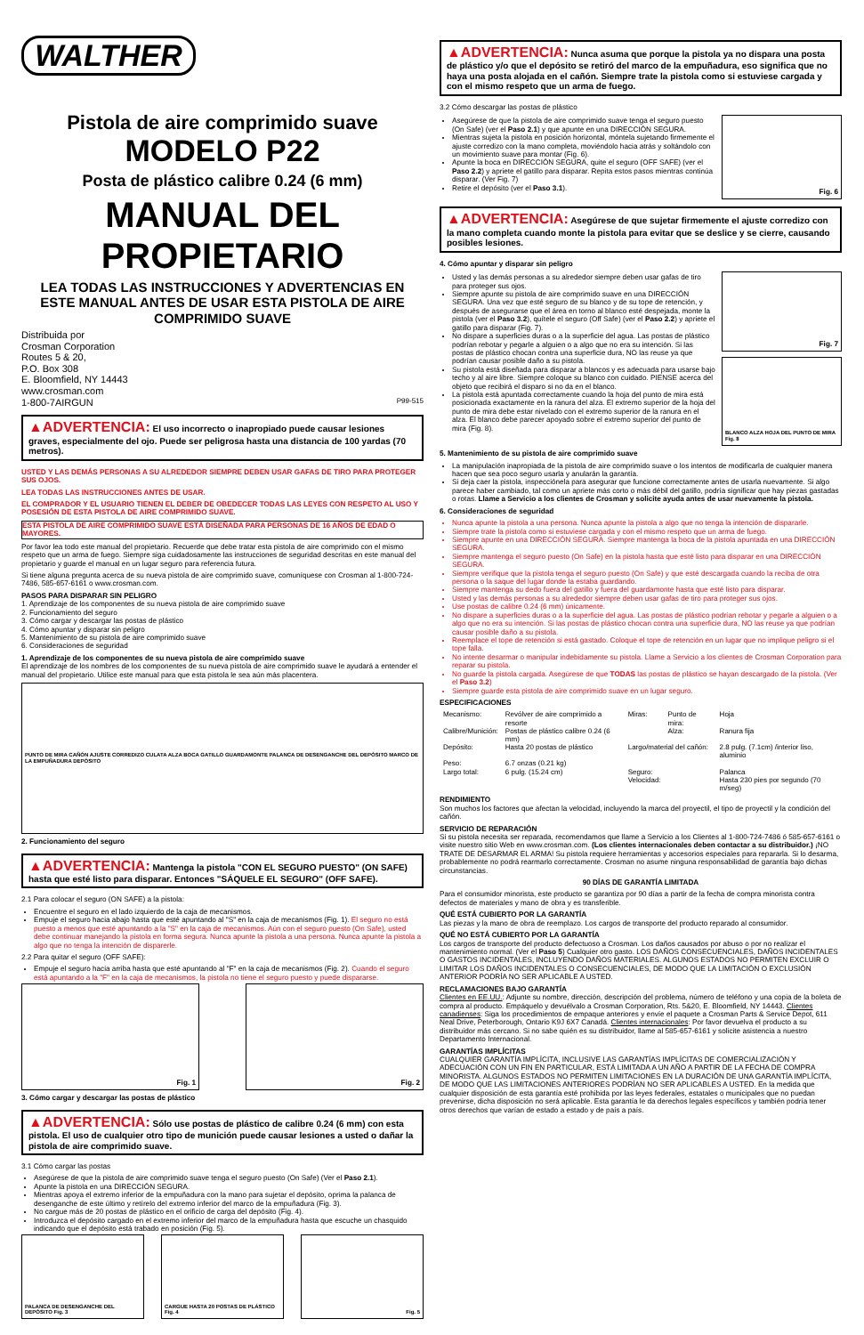WALTHER
Pistola de aire comprimido suave
MODELO P22
Posta de plástico calibre 0.24 (6 mm)
MANUAL DEL PROPIETARIO
LEA TODAS LAS INSTRUCCIONES Y ADVERTENCIAS EN ESTE MANUAL ANTES DE USAR ESTA PISTOLA DE AIRE COMPRIMIDO SUAVE
Distribuida por
Crosman Corporation
Routes 5 & 20,
P.O. Box 308
E. Bloomfield, NY 14443
www.crosman.com
1-800-7AIRGUN P99-515
▲ADVERTENCIA: El uso incorrecto o inapropiado puede causar lesiones graves, especialmente del ojo. Puede ser peligrosa hasta una distancia de 100 yardas (70 metros).
USTED Y LAS DEMÁS PERSONAS A SU ALREDEDOR SIEMPRE DEBEN USAR GAFAS DE TIRO PARA PROTEGER SUS OJOS.
LEA TODAS LAS INSTRUCCIONES ANTES DE USAR.
EL COMPRADOR Y EL USUARIO TIENEN EL DEBER DE OBEDECER TODAS LAS LEYES CON RESPETO AL USO Y POSESIÓN DE ESTA PISTOLA DE AIRE COMPRIMIDO SUAVE.
ESTA PISTOLA DE AIRE COMPRIMIDO SUAVE ESTÁ DISEÑADA PARA PERSONAS DE 16 AÑOS DE EDAD O MAYORES.
Por favor lea todo este manual del propietario. Recuerde que debe tratar esta pistola de aire comprimido con el mismo respeto que un arma de fuego. Siempre siga cuidadosamente las instrucciones de seguridad descritas en este manual del propietario y guarde el manual en un lugar seguro para referencia futura.
Si tiene alguna pregunta acerca de su nueva pistola de aire comprimido suave, comuníquese con Crosman al 1-800-724-7486, 585-657-6161 o www.crosman.com.
PASOS PARA DISPARAR SIN PELIGRO
1. Aprendizaje de los componentes de su nueva pistola de aire comprimido suave
2. Funcionamiento del seguro
3. Cómo cargar y descargar las postas de plástico
4. Cómo apuntar y disparar sin peligro
5. Mantenimiento de su pistola de aire comprimido suave
6. Consideraciones de seguridad
1. Aprendizaje de los componentes de su nueva pistola de aire comprimido suave
El aprendizaje de los nombres de los componentes de su nueva pistola de aire comprimido suave le ayudará a entender el manual del propietario. Utilice este manual para que esta pistola le sea aún más placentera.
PUNTO DE MIRA CAÑÓN AJUSTE CORREDIZO CULATA ALZA BOCA GATILLO GUARDAMONTE PALANCA DE DESENGANCHE DEL DEPÓSITO MARCO DE LA EMPUÑADURA DEPÓSITO
2. Funcionamiento del seguro
▲ADVERTENCIA: Mantenga la pistola "CON EL SEGURO PUESTO" (ON SAFE) hasta que esté listo para disparar. Entonces "SÁQUELE EL SEGURO" (OFF SAFE).
2.1 Para colocar el seguro (ON SAFE) a la pistola:
Encuentre el seguro en el lado izquierdo de la caja de mecanismos.
Empuje el seguro hacia abajo hasta que esté apuntando al "S" en la caja de mecanismos (Fig. 1). El seguro no está puesto a menos que esté apuntando a la "S" en la caja de mecanismos. Aún con el seguro puesto (On Safe), usted debe continuar manejando la pistola en forma segura. Nunca apunte la pistola a una persona. Nunca apunte la pistola a algo que no tenga la intención de disparerle.
2.2 Para quitar el seguro (OFF SAFE):
Empuje el seguro hacia arriba hasta que esté apuntando al "F" en la caja de mecanismos (Fig. 2). Cuando el seguro está apuntando a la "F" en la caja de mecanismos, la pistola no tiene el seguro puesto y puede dispararse.
Fig. 1 Fig. 2
3. Cómo cargar y descargar las postas de plástico
▲ADVERTENCIA: Sólo use postas de plástico de calibre 0.24 (6 mm) con esta pistola. El uso de cualquier otro tipo de munición puede causar lesiones a usted o dañar la pistola de aire comprimido suave.
3.1 Cómo cargar las postas
Asegúrese de que la pistola de aire comprimido suave tenga el seguro puesto (On Safe) (Ver el Paso 2.1).
Apunte la pistola en una DIRECCIÓN SEGURA.
Mientras apoya el extremo inferior de la empuñadura con la mano para sujetar el depósito, oprima la palanca de desenganche de este último y retírelo del extremo inferior del marco de la empuñadura (Fig. 3).
No cargue más de 20 postas de plástico en el orificio de carga del depósito (Fig. 4).
Introduzca el depósito cargado en el extremo inferior del marco de la empuñadura hasta que escuche un chasquido indicando que el depósito está trabado en posición (Fig. 5).
PALANCA DE DESENGANCHE DEL DEPÓSITO Fig. 3
CARGUE HASTA 20 POSTAS DE PLÁSTICO Fig. 4
Fig. 5
▲ADVERTENCIA: Nunca asuma que porque la pistola ya no dispara una posta de plástico y/o que el depósito se retiró del marco de la empuñadura, eso significa que no haya una posta alojada en el cañón. Siempre trate la pistola como si estuviese cargada y con el mismo respeto que un arma de fuego.
3.2 Cómo descargar las postas de plástico
Asegúrese de que la pistola de aire comprimido suave tenga el seguro puesto (On Safe) (ver el Paso 2.1) y que apunte en una DIRECCIÓN SEGURA.
Mientras sujeta la pistola en posición horizontal, móntela sujetando firmemente el ajuste corredizo con la mano completa, moviéndolo hacia atrás y soltándolo con un movimiento suave para montar (Fig. 6).
Apunte la boca en DIRECCIÓN SEGURA, quite el seguro (OFF SAFE) (ver el Paso 2.2) y apriete el gatillo para disparar. Repita estos pasos mientras continúa disparar. (Ver Fig. 7)
Retire el depósito (ver el Paso 3.1).
Fig. 6
▲ADVERTENCIA: Asegúrese de que sujetar firmemente el ajuste corredizo con la mano completa cuando monte la pistola para evitar que se deslice y se cierre, causando posibles lesiones.
4. Cómo apuntar y disparar sin peligro
Usted y las demás personas a su alrededor siempre deben usar gafas de tiro para proteger sus ojos.
Siempre apunte su pistola de aire comprimido suave en una DIRECCIÓN SEGURA. Una vez que esté seguro de su blanco y de su tope de retención, y después de asegurarse que el área en torno al blanco esté despejada, monte la pistola (ver el Paso 3.2), quítele el seguro (Off Safe) (ver el Paso 2.2) y apriete el gatillo para disparar (Fig. 7).
No dispare a superficies duras o a la superficie del agua. Las postas de plástico podrían rebotar y pegarle a alguien o a algo que no era su intención. Si las postas de plástico chocan contra una superficie dura, NO las reuse ya que podrían causar posible daño a su pistola.
Su pistola está diseñada para disparar a blancos y es adecuada para usarse bajo techo y al aire libre. Siempre coloque su blanco con cuidado. PIENSE acerca del objeto que recibirá el disparo si no da en el blanco.
La pistola está apuntada correctamente cuando la hoja del punto de mira está posicionada exactamente en la ranura del alza. El extremo superior de la hoja del punto de mira debe estar nivelado con el extremo superior de la ranura en el alza. El blanco debe parecer apoyado sobre el extremo superior del punto de mira (Fig. 8).
Fig. 7
BLANCO ALZA HOJA DEL PUNTO DE MIRA Fig. 8
5. Mantenimiento de su pistola de aire comprimido suave
La manipulación inapropiada de la pistola de aire comprimido suave o los intentos de modificarla de cualquier manera hacen que sea poco seguro usarla y anularán la garantía.
Si deja caer la pistola, inspecciónela para asegurar que funcione correctamente antes de usarla nuevamente. Si algo parece haber cambiado, tal como un apriete más corto o más débil del gatillo, podría significar que hay piezas gastadas o rotas. Llame a Servicio a los clientes de Crosman y solicite ayuda antes de usar nuevamente la pistola.
6. Consideraciones de seguridad
Nunca apunte la pistola a una persona. Nunca apunte la pistola a algo que no tenga la intención de dispararle.
Siempre trate la pistola como si estuviese cargada y con el mismo respeto que un arma de fuego.
Siempre apunte en una DIRECCIÓN SEGURA. Siempre mantenga la boca de la pistola apuntada en una DIRECCIÓN SEGURA.
Siempre mantenga el seguro puesto (On Safe) en la pistola hasta que esté listo para disparar en una DIRECCIÓN SEGURA.
Siempre verifique que la pistola tenga el seguro puesto (On Safe) y que esté descargada cuando la reciba de otra persona o la saque del lugar donde la estaba guardando.
Siempre mantenga su dedo fuera del gatillo y fuera del guardamonte hasta que esté listo para disparar.
Usted y las demás personas a su alrededor siempre deben usar gafas de tiro para proteger sus ojos.
Use postas de calibre 0.24 (6 mm) únicamente.
No dispare a superficies duras o a la superficie del agua. Las postas de plástico podrían rebotar y pegarle a alguien o a algo que no era su intención. Si las postas de plástico chocan contra una superficie dura, NO las reuse ya que podrían causar posible daño a su pistola.
Reemplace el tope de retención si está gastado. Coloque el tope de retención en un lugar que no implique peligro si el tope falla.
No intente desarmar o manipular indebidamente su pistola. Llame a Servicio a los clientes de Crosman Corporation para reparar su pistola.
No guarde la pistola cargada. Asegúrese de que TODAS las postas de plástico se hayan descargado de la pistola. (Ver el Paso 3.2)
Siempre guarde esta pistola de aire comprimido suave en un lugar seguro.
ESPECIFICACIONES
| Mecanismo: | Revólver de aire comprimido a resorte | Miras: | Punto de mira: | Hoja |
| Calibre/Munición: | Postas de plástico calibre 0.24 (6 mm) | | Alza: | Ranura fija |
| Depósito: | Hasta 20 postas de plástico | Largo/material del cañón: | | 2.8 pulg. (7.1cm) /interior liso, aluminio |
| Peso: | 6.7 onzas (0.21 kg) | | | |
| Largo total: | 6 pulg. (15.24 cm) | Seguro: | | Palanca |
| | | Velocidad: | | Hasta 230 pies por segundo (70 m/seg) |
RENDIMIENTO
Son muchos los factores que afectan la velocidad, incluyendo la marca del proyectil, el tipo de proyectil y la condición del cañón.
SERVICIO DE REPARACIÓN
Si su pistola necesita ser reparada, recomendamos que llame a Servicio a los Clientes al 1-800-724-7486 ó 585-657-6161 o visite nuestro sitio Web en www.crosman.com. (Los clientes internacionales deben contactar a su distribuidor.) ¡NO TRATE DE DESARMAR EL ARMA! Su pistola requiere herramientas y accesorios especiales para repararla. Si lo desarma, probablemente no podrá rearmarlo correctamente. Crosman no asume ninguna responsabilidad de garantía bajo dichas circunstancias.
90 DÍAS DE GARANTÍA LIMITADA
Para el consumidor minorista, este producto se garantiza por 90 días a partir de la fecha de compra minorista contra defectos de materiales y mano de obra y es transferible.
QUÉ ESTÁ CUBIERTO POR LA GARANTÍA
Las piezas y la mano de obra de reemplazo. Los cargos de transporte del producto reparado al consumidor.
QUÉ NO ESTÁ CUBIERTO POR LA GARANTÍA
Los cargos de transporte del producto defectuoso a Crosman. Los daños causados por abuso o por no realizar el mantenimiento normal. (Ver el Paso 5) Cualquier otro gasto. LOS DAÑOS CONSECUENCIALES, DAÑOS INCIDENTALES O GASTOS INCIDENTALES, INCLUYENDO DAÑOS MATERIALES. ALGUNOS ESTADOS NO PERMITEN EXCLUIR O LIMITAR LOS DAÑOS INCIDENTALES O CONSECUENCIALES, DE MODO QUE LA LIMITACIÓN O EXCLUSIÓN ANTERIOR PODRÍA NO SER APLICABLE A USTED.
RECLAMACIONES BAJO GARANTÍA
Clientes en EE.UU.: Adjunte su nombre, dirección, descripción del problema, número de teléfono y una copia de la boleta de compra al producto. Empáquelo y devuélvalo a Crosman Corporation, Rts. 5&20, E. Bloomfield, NY 14443. Clientes canadienses: Siga los procedimientos de empaque anteriores y envíe el paquete a Crosman Parts & Service Depot, 611 Neal Drive, Peterborough, Ontario K9J 6X7 Canadá. Clientes internacionales: Por favor devuelva el producto a su distribuidor más cercano. Si no sabe quién es su distribuidor, llame al 585-657-6161 y solicite asistencia a nuestro Departamento Internacional.
GARANTÍAS IMPLÍCITAS
CUALQUIER GARANTÍA IMPLÍCITA, INCLUSIVE LAS GARANTÍAS IMPLÍCITAS DE COMERCIALIZACIÓN Y ADECUACIÓN CON UN FIN EN PARTICULAR, ESTÁ LIMITADA A UN AÑO A PARTIR DE LA FECHA DE COMPRA MINORISTA. ALGUNOS ESTADOS NO PERMITEN LIMITACIONES EN LA DURACIÓN DE UNA GARANTÍA IMPLÍCITA, DE MODO QUE LAS LIMITACIONES ANTERIORES PODRÍAN NO SER APLICABLES A USTED. En la medida que cualquier disposición de esta garantía esté prohibida por las leyes federales, estatales o municipales que no puedan prevenirse, dicha disposición no será aplicable. Esta garantía le da derechos legales específicos y también podría tener otros derechos que varían de estado a estado y de país a país.